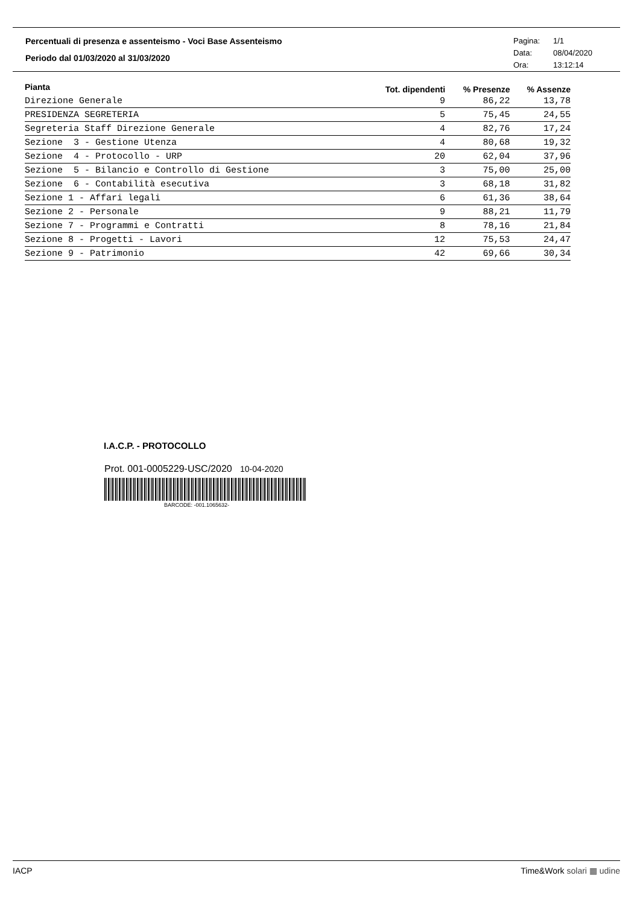Percentuali di presenza e assenteismo - Voci Base Assenteismo
Periodo dal 01/03/2020 al 31/03/2020
Pagina: 1/1
Data: 08/04/2020
Ora: 13:12:14
| Pianta | Tot. dipendenti | % Presenze | % Assenze |
| --- | --- | --- | --- |
| Direzione Generale | 9 | 86,22 | 13,78 |
| PRESIDENZA SEGRETERIA | 5 | 75,45 | 24,55 |
| Segreteria Staff Direzione Generale | 4 | 82,76 | 17,24 |
| Sezione 3 - Gestione Utenza | 4 | 80,68 | 19,32 |
| Sezione 4 - Protocollo - URP | 20 | 62,04 | 37,96 |
| Sezione 5 - Bilancio e Controllo di Gestione | 3 | 75,00 | 25,00 |
| Sezione 6 - Contabilità esecutiva | 3 | 68,18 | 31,82 |
| Sezione 1 - Affari legali | 6 | 61,36 | 38,64 |
| Sezione 2 - Personale | 9 | 88,21 | 11,79 |
| Sezione 7 - Programmi e Contratti | 8 | 78,16 | 21,84 |
| Sezione 8 - Progetti - Lavori | 12 | 75,53 | 24,47 |
| Sezione 9 - Patrimonio | 42 | 69,66 | 30,34 |
I.A.C.P. - PROTOCOLLO
Prot. 001-0005229-USC/2020 10-04-2020
BARCODE: -001.1065632-
IACP Time&Work solari ▦ udine